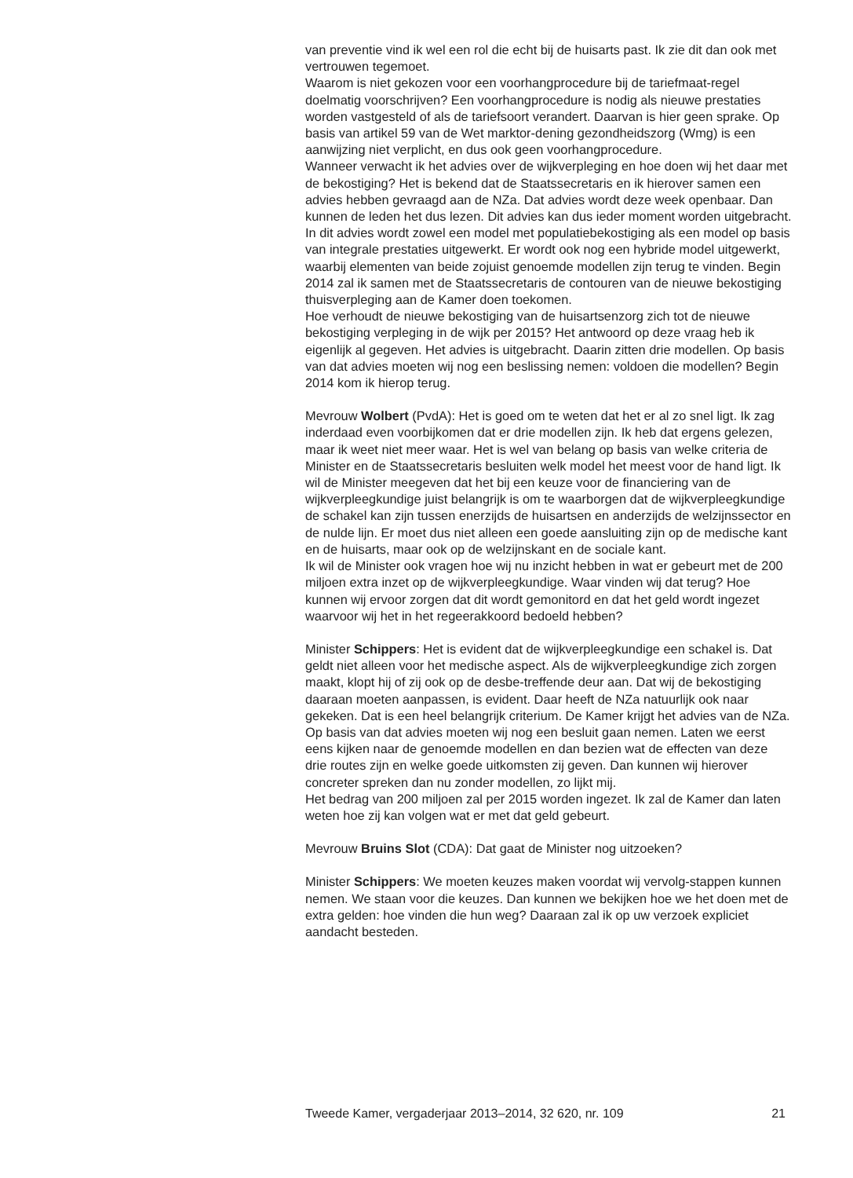van preventie vind ik wel een rol die echt bij de huisarts past. Ik zie dit dan ook met vertrouwen tegemoet.
Waarom is niet gekozen voor een voorhangprocedure bij de tariefmaat-regel doelmatig voorschrijven? Een voorhangprocedure is nodig als nieuwe prestaties worden vastgesteld of als de tariefsoort verandert. Daarvan is hier geen sprake. Op basis van artikel 59 van de Wet marktor-dening gezondheidszorg (Wmg) is een aanwijzing niet verplicht, en dus ook geen voorhangprocedure.
Wanneer verwacht ik het advies over de wijkverpleging en hoe doen wij het daar met de bekostiging? Het is bekend dat de Staatssecretaris en ik hierover samen een advies hebben gevraagd aan de NZa. Dat advies wordt deze week openbaar. Dan kunnen de leden het dus lezen. Dit advies kan dus ieder moment worden uitgebracht. In dit advies wordt zowel een model met populatiebekostiging als een model op basis van integrale prestaties uitgewerkt. Er wordt ook nog een hybride model uitgewerkt, waarbij elementen van beide zojuist genoemde modellen zijn terug te vinden. Begin 2014 zal ik samen met de Staatssecretaris de contouren van de nieuwe bekostiging thuisverpleging aan de Kamer doen toekomen.
Hoe verhoudt de nieuwe bekostiging van de huisartsenzorg zich tot de nieuwe bekostiging verpleging in de wijk per 2015? Het antwoord op deze vraag heb ik eigenlijk al gegeven. Het advies is uitgebracht. Daarin zitten drie modellen. Op basis van dat advies moeten wij nog een beslissing nemen: voldoen die modellen? Begin 2014 kom ik hierop terug.
Mevrouw Wolbert (PvdA): Het is goed om te weten dat het er al zo snel ligt. Ik zag inderdaad even voorbijkomen dat er drie modellen zijn. Ik heb dat ergens gelezen, maar ik weet niet meer waar. Het is wel van belang op basis van welke criteria de Minister en de Staatssecretaris besluiten welk model het meest voor de hand ligt. Ik wil de Minister meegeven dat het bij een keuze voor de financiering van de wijkverpleegkundige juist belangrijk is om te waarborgen dat de wijkverpleegkundige de schakel kan zijn tussen enerzijds de huisartsen en anderzijds de welzijnssector en de nulde lijn. Er moet dus niet alleen een goede aansluiting zijn op de medische kant en de huisarts, maar ook op de welzijnskant en de sociale kant.
Ik wil de Minister ook vragen hoe wij nu inzicht hebben in wat er gebeurt met de 200 miljoen extra inzet op de wijkverpleegkundige. Waar vinden wij dat terug? Hoe kunnen wij ervoor zorgen dat dit wordt gemonitord en dat het geld wordt ingezet waarvoor wij het in het regeerakkoord bedoeld hebben?
Minister Schippers: Het is evident dat de wijkverpleegkundige een schakel is. Dat geldt niet alleen voor het medische aspect. Als de wijkverpleegkundige zich zorgen maakt, klopt hij of zij ook op de desbe-treffende deur aan. Dat wij de bekostiging daaraan moeten aanpassen, is evident. Daar heeft de NZa natuurlijk ook naar gekeken. Dat is een heel belangrijk criterium. De Kamer krijgt het advies van de NZa. Op basis van dat advies moeten wij nog een besluit gaan nemen. Laten we eerst eens kijken naar de genoemde modellen en dan bezien wat de effecten van deze drie routes zijn en welke goede uitkomsten zij geven. Dan kunnen wij hierover concreter spreken dan nu zonder modellen, zo lijkt mij.
Het bedrag van 200 miljoen zal per 2015 worden ingezet. Ik zal de Kamer dan laten weten hoe zij kan volgen wat er met dat geld gebeurt.
Mevrouw Bruins Slot (CDA): Dat gaat de Minister nog uitzoeken?
Minister Schippers: We moeten keuzes maken voordat wij vervolg-stappen kunnen nemen. We staan voor die keuzes. Dan kunnen we bekijken hoe we het doen met de extra gelden: hoe vinden die hun weg? Daaraan zal ik op uw verzoek expliciet aandacht besteden.
Tweede Kamer, vergaderjaar 2013–2014, 32 620, nr. 109 21